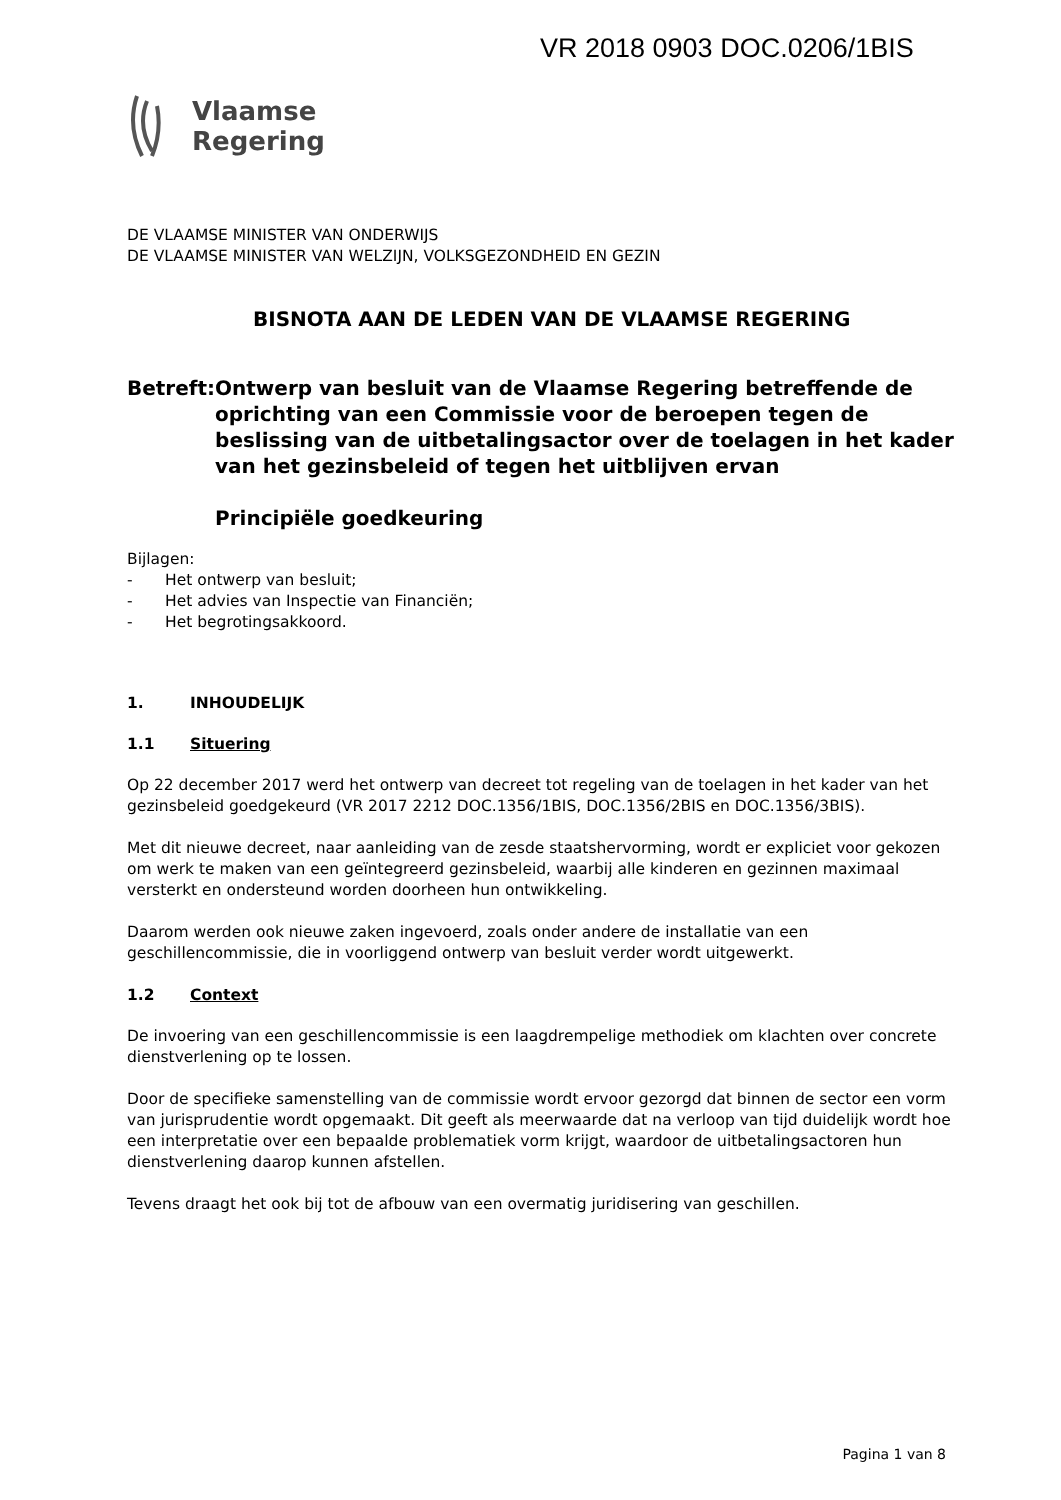VR 2018 0903 DOC.0206/1BIS
Vlaamse
Regering
DE VLAAMSE MINISTER VAN ONDERWIJS
DE VLAAMSE MINISTER VAN WELZIJN, VOLKSGEZONDHEID EN GEZIN
BISNOTA AAN DE LEDEN VAN DE VLAAMSE REGERING
Betreft: Ontwerp van besluit van de Vlaamse Regering betreffende de oprichting van een Commissie voor de beroepen tegen de beslissing van de uitbetalingsactor over de toelagen in het kader van het gezinsbeleid of tegen het uitblijven ervan
Principiële goedkeuring
Bijlagen:
- Het ontwerp van besluit;
- Het advies van Inspectie van Financiën;
- Het begrotingsakkoord.
1. INHOUDELIJK
1.1 Situering
Op 22 december 2017 werd het ontwerp van decreet tot regeling van de toelagen in het kader van het gezinsbeleid goedgekeurd (VR 2017 2212 DOC.1356/1BIS, DOC.1356/2BIS en DOC.1356/3BIS).
Met dit nieuwe decreet, naar aanleiding van de zesde staatshervorming, wordt er expliciet voor gekozen om werk te maken van een geïntegreerd gezinsbeleid, waarbij alle kinderen en gezinnen maximaal versterkt en ondersteund worden doorheen hun ontwikkeling.
Daarom werden ook nieuwe zaken ingevoerd, zoals onder andere de installatie van een geschillencommissie, die in voorliggend ontwerp van besluit verder wordt uitgewerkt.
1.2 Context
De invoering van een geschillencommissie is een laagdrempelige methodiek om klachten over concrete dienstverlening op te lossen.
Door de specifieke samenstelling van de commissie wordt ervoor gezorgd dat binnen de sector een vorm van jurisprudentie wordt opgemaakt. Dit geeft als meerwaarde dat na verloop van tijd duidelijk wordt hoe een interpretatie over een bepaalde problematiek vorm krijgt, waardoor de uitbetalingsactoren hun dienstverlening daarop kunnen afstellen.
Tevens draagt het ook bij tot de afbouw van een overmatig juridisering van geschillen.
Pagina 1 van 8